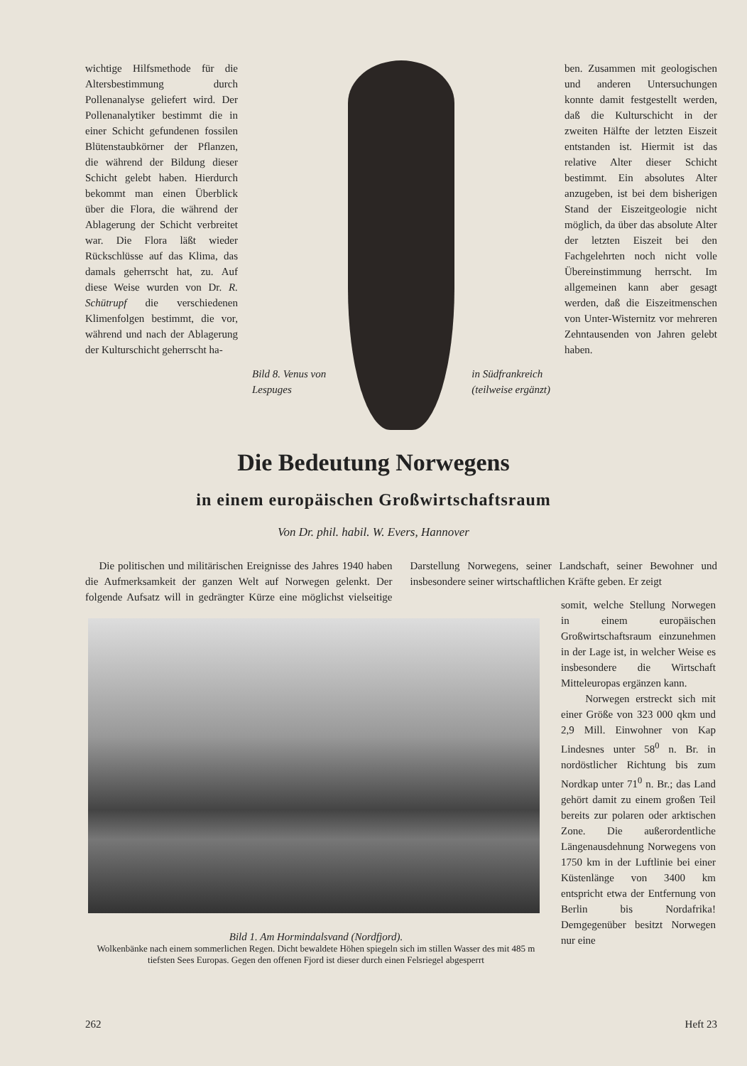wichtige Hilfsmethode für die Altersbestimmung durch Pollenanalyse geliefert wird. Der Pollenanalytiker bestimmt die in einer Schicht gefundenen fossilen Blütenstaubkörner der Pflanzen, die während der Bildung dieser Schicht gelebt haben. Hierdurch bekommt man einen Überblick über die Flora, die während der Ablagerung der Schicht verbreitet war. Die Flora läßt wieder Rückschlüsse auf das Klima, das damals geherrscht hat, zu. Auf diese Weise wurden von Dr. R. Schütrupf die verschiedenen Klimenfolgen bestimmt, die vor, während und nach der Ablagerung der Kulturschicht geherrscht ha-
Bild 8. Venus von
Lespuges in Südfrankreich
(teilweise ergänzt)
ben. Zusammen mit geologischen und anderen Untersuchungen konnte damit festgestellt werden, daß die Kulturschicht in der zweiten Hälfte der letzten Eiszeit entstanden ist. Hiermit ist das relative Alter dieser Schicht bestimmt. Ein absolutes Alter anzugeben, ist bei dem bisherigen Stand der Eiszeitgeologie nicht möglich, da über das absolute Alter der letzten Eiszeit bei den Fachgelehrten noch nicht volle Übereinstimmung herrscht. Im allgemeinen kann aber gesagt werden, daß die Eiszeitmenschen von Unter-Wisternitz vor mehreren Zehntausenden von Jahren gelebt haben.
Die Bedeutung Norwegens
in einem europäischen Großwirtschaftsraum
Von Dr. phil. habil. W. Evers, Hannover
Die politischen und militärischen Ereignisse des Jahres 1940 haben die Aufmerksamkeit der ganzen Welt auf Norwegen gelenkt. Der folgende Aufsatz will in gedrängter Kürze eine möglichst vielseitige Darstellung Norwegens, seiner Landschaft, seiner Bewohner und insbesondere seiner wirtschaftlichen Kräfte geben. Er zeigt
somit, welche Stellung Norwegen in einem europäischen Großwirtschaftsraum einzunehmen in der Lage ist, in welcher Weise es insbesondere die Wirtschaft Mitteleuropas ergänzen kann.
Norwegen erstreckt sich mit einer Größe von 323 000 qkm und 2,9 Mill. Einwohner von Kap Lindesnes unter 58<sup>0</sup> n. Br. in nordöstlicher Richtung bis zum Nordkap unter 71<sup>0</sup> n. Br.; das Land gehört damit zu einem großen Teil bereits zur polaren oder arktischen Zone. Die außerordentliche Längenausdehnung Norwegens von 1750 km in der Luftlinie bei einer Küstenlänge von 3400 km entspricht etwa der Entfernung von Berlin bis Nordafrika! Demgegenüber besitzt Norwegen nur eine
Bild 1. Am Hormindalsvand (Nordfjord).
Wolkenbänke nach einem sommerlichen Regen. Dicht bewaldete Höhen spiegeln sich im stillen Wasser des mit 485 m tiefsten Sees Europas. Gegen den offenen Fjord ist dieser durch einen Felsriegel abgesperrt
262 Heft 23